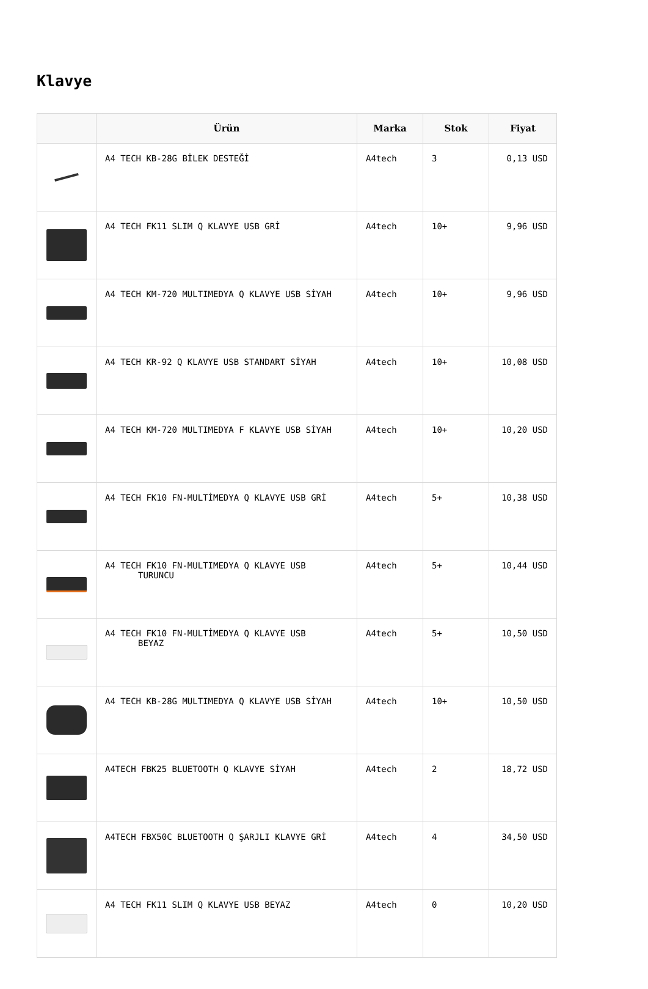Klavye
| | Ürün | Marka | Stok | Fiyat |
| --- | --- | --- | --- | --- |
| | A4 TECH KB-28G BİLEK DESTEĞİ | A4tech | 3 | 0,13 USD |
| | A4 TECH FK11 SLIM Q KLAVYE USB GRİ | A4tech | 10+ | 9,96 USD |
| | A4 TECH KM-720 MULTIMEDYA Q KLAVYE USB SİYAH | A4tech | 10+ | 9,96 USD |
| | A4 TECH KR-92 Q KLAVYE USB STANDART SİYAH | A4tech | 10+ | 10,08 USD |
| | A4 TECH KM-720 MULTIMEDYA F KLAVYE USB SİYAH | A4tech | 10+ | 10,20 USD |
| | A4 TECH FK10 FN-MULTİMEDYA Q KLAVYE USB GRİ | A4tech | 5+ | 10,38 USD |
| | A4 TECH FK10 FN-MULTIMEDYA Q KLAVYE USB TURUNCU | A4tech | 5+ | 10,44 USD |
| | A4 TECH FK10 FN-MULTİMEDYA Q KLAVYE USB BEYAZ | A4tech | 5+ | 10,50 USD |
| | A4 TECH KB-28G MULTIMEDYA Q KLAVYE USB SİYAH | A4tech | 10+ | 10,50 USD |
| | A4TECH FBK25 BLUETOOTH Q KLAVYE SİYAH | A4tech | 2 | 18,72 USD |
| | A4TECH FBX50C BLUETOOTH Q ŞARJLI KLAVYE GRİ | A4tech | 4 | 34,50 USD |
| | A4 TECH FK11 SLIM Q KLAVYE USB BEYAZ | A4tech | 0 | 10,20 USD |